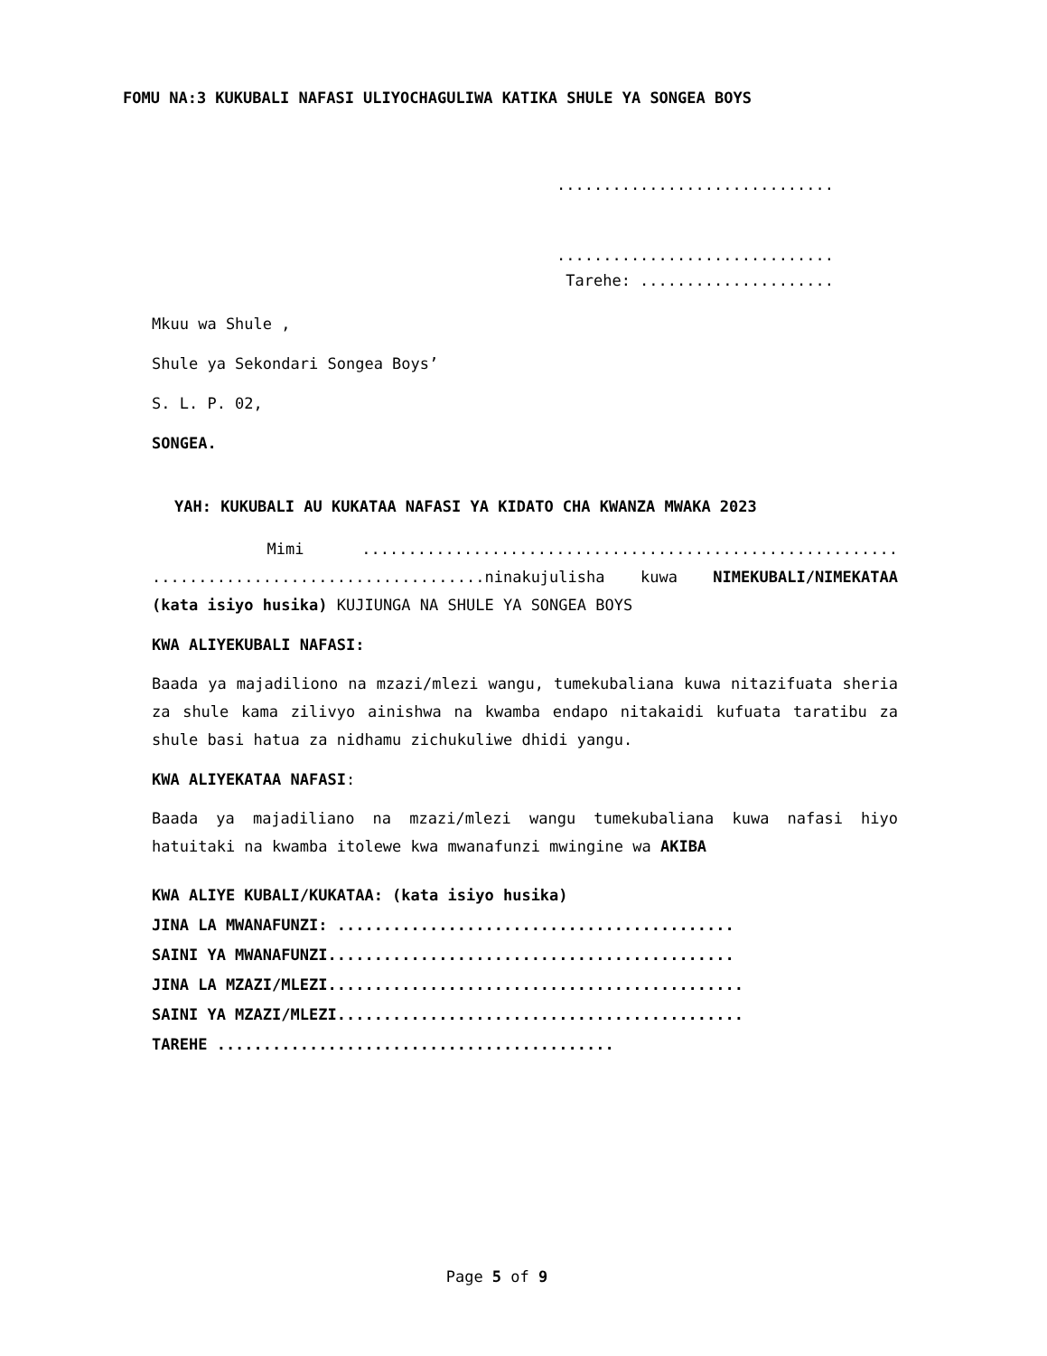FOMU NA:3 KUKUBALI NAFASI ULIYOCHAGULIWA KATIKA SHULE YA SONGEA BOYS
..............................
..............................
Tarehe: .....................
Mkuu wa Shule ,
Shule ya Sekondari Songea Boys’
S. L. P. 02,
SONGEA.
YAH: KUKUBALI AU KUKATAA NAFASI YA KIDATO CHA KWANZA MWAKA 2023
Mimi .......................................................... ....................................ninakujulisha kuwa NIMEKUBALI/NIMEKATAA (kata isiyo husika) KUJIUNGA NA SHULE YA SONGEA BOYS
KWA ALIYEKUBALI NAFASI:
Baada ya majadiliono na mzazi/mlezi wangu, tumekubaliana kuwa nitazifuata sheria za shule kama zilivyo ainishwa na kwamba endapo nitakaidi kufuata taratibu za shule basi hatua za nidhamu zichukuliwe dhidi yangu.
KWA ALIYEKATAA NAFASI:
Baada ya majadiliano na mzazi/mlezi wangu tumekubaliana kuwa nafasi hiyo hatuitaki na kwamba itolewe kwa mwanafunzi mwingine wa AKIBA
KWA ALIYE KUBALI/KUKATAA: (kata isiyo husika)
JINA LA MWANAFUNZI: ...........................................
SAINI YA MWANAFUNZI............................................
JINA LA MZAZI/MLEZI.............................................
SAINI YA MZAZI/MLEZI............................................
TAREHE ...........................................
Page 5 of 9